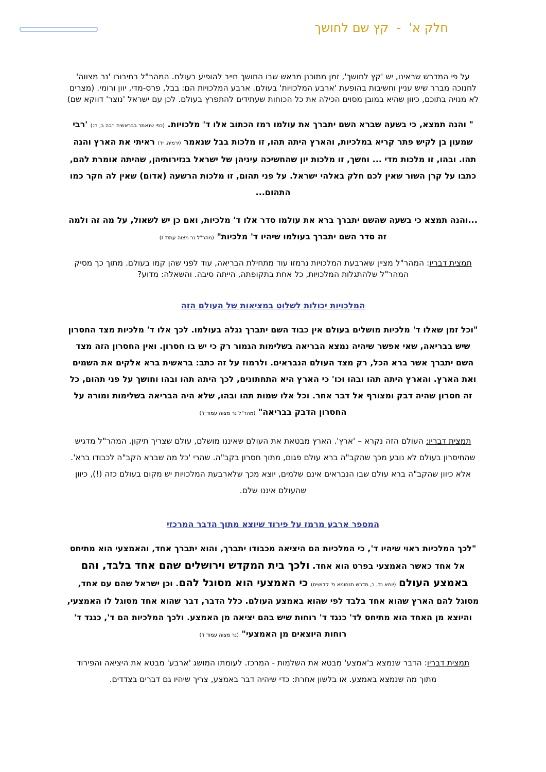חלק א' - קץ שם לחושך
על פי המדרש שראינו, יש 'קץ לחושך', זמן מתוכנן מראש שבו החושך חייב להופיע בעולם. המהר"ל בחיבורו 'נר מצווה' לחנוכה מברר שיש עניין וחשיבות בהופעת 'ארבע המלכויות' בעולם. ארבע המלכויות הם: בבל, פרס-מדי, יוון ורומי. (מצרים לא מנויה בתוכם, כיוון שהיא במובן מסוים הכילה את כל הכוחות שעתידים להתפרץ בעולם. לכן עם ישראל 'נוצר' דווקא שם)
" והנה תמצא, כי בשעה שברא השם יתברך את עולמו רמז הכתוב אלו ד' מלכויות. (כפי שנאמר בבראשית רבה ב, ה:) 'רבי שמעון בן לקיש פתר קריא במלכיות, והארץ היתה תהו, זו מלכות בבל שנאמר (ירמיה, יד) ראיתי את הארץ והנה תהו. ובהו, זו מלכות מדי ... וחשך, זו מלכות יון שהחשיכה עיניהן של ישראל בגזירותיהן, שהיתה אומרת להם, כתבו על קרן השור שאין לכם חלק באלהי ישראל. על פני תהום, זו מלכות הרשעה (אדום) שאין לה חקר כמו התהום...
...והנה תמצא כי בשעה שהשם יתברך ברא את עולמו סדר אלו ד' מלכיות, ואם כן יש לשאול, על מה זה ולמה זה סדר השם יתברך בעולמו שיהיו ד' מלכיות" (מהר"ל נר מצוה עמוד ז)
תמצית דבריו: המהר"ל מציין שארבעת המלכויות נרמזו עוד מתחילת הבריאה, עוד לפני שהן קמו בעולם. מתוך כך מסיק המהר"ל שלהתגלות המלכויות, כל אחת בתקופתה, הייתה סיבה. והשאלה: מדוע?
המלכויות יכולות לשלוט במציאות של העולם הזה
"וכל זמן שאלו ד' מלכיות מושלים בעולם אין כבוד השם יתברך נגלה בעולמו. לכך אלו ד' מלכיות מצד החסרון שיש בבריאה, שאי אפשר שיהיה נמצא הבריאה בשלימות הגמור רק כי יש בו חסרון. ואין החסרון הזה מצד השם יתברך אשר ברא הכל, רק מצד העולם הנבראים. ולרמוז על זה כתב: בראשית ברא אלקים את השמים ואת הארץ. והארץ היתה תהו ובהו וכו' כי הארץ היא התחתונים, לכך היתה תהו ובהו וחושך על פני תהום, כל זה חסרון שהיה דבק ומצורף אל דבר אחר. וכל אלו שמות תהו ובהו, שלא היה הבריאה בשלימות ומורה על החסרון הדבק בבריאה" (מהר"ל נר מצוה עמוד ז')
תמצית דבריו: העולם הזה נקרא – 'ארץ'. הארץ מבטאת את העולם שאיננו מושלם, עולם שצריך תיקון. המהר"ל מדגיש שהחיסרון בעולם לא נובע מכך שהקב"ה ברא עולם פגום, מתוך חסרון בקב"ה. שהרי 'כל מה שברא הקב"ה לכבודו ברא'. אלא כיוון שהקב"ה ברא עולם שבו הנבראים אינם שלמים, יוצא מכך שלארבעת המלכויות יש מקום בעולם כזה (!), כיוון שהעולם איננו שלם.
המספר ארבע מרמז על פירוד שיוצא מתוך הדבר המרכזי
"לכך המלכיות ראוי שיהיו ד', כי המלכיות הם היציאה מכבודו יתברך, והוא יתברך אחד, והאמצעי הוא מתיחס אל אחד כאשר האמצעי בפרט הוא אחד. ולכך בית המקדש וירושלים שהם אחד בלבד, והם באמצע העולם (יומא נד, ב, מדרש תנחומא פ' קדושים) כי האמצעי הוא מסוגל להם. וכן ישראל שהם עם אחד, מסוגל להם הארץ שהוא אחד בלבד לפי שהוא באמצע העולם. כלל הדבר, דבר שהוא אחד מסוגל לו האמצעי, והיוצא מן האחד הוא מתיחס לד' כנגד ד' רוחות שיש בהם יציאה מן האמצע. ולכך המלכיות הם ד', כנגד ד' רוחות היוצאים מן האמצעי" (נר מצוה עמוד ז')
תמצית דבריו: הדבר שנמצא ב'אמצע' מבטא את השלמות - המרכז. לעומתו המושג 'ארבע' מבטא את היציאה והפירוד מתוך מה שנמצא באמצע. או בלשון אחרת: כדי שיהיה דבר באמצע, צריך שיהיו גם דברים בצדדים.